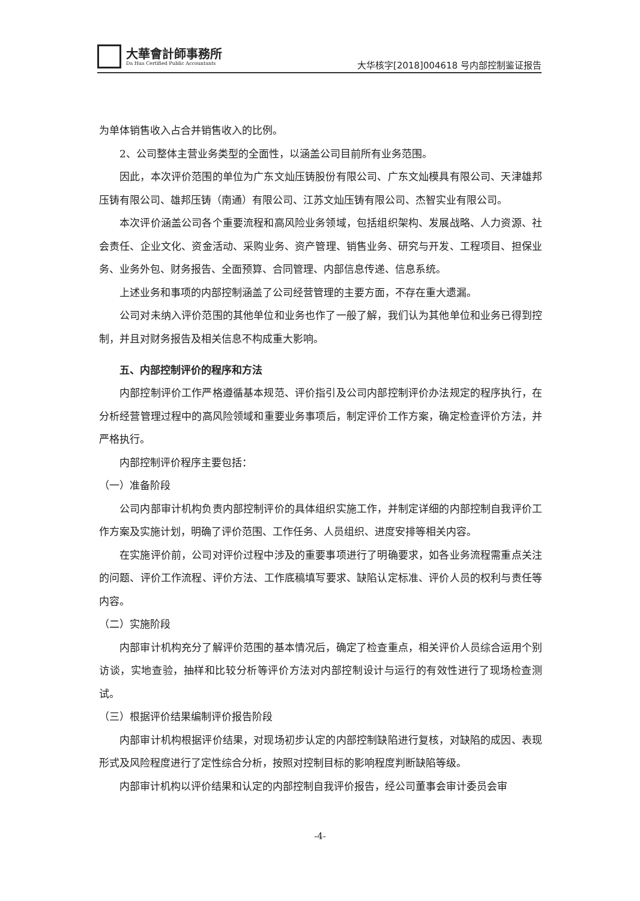大華會計師事務所
Da Hua Certified Public Accountants
大华核字[2018]004618 号内部控制鉴证报告
为单体销售收入占合并销售收入的比例。
2、公司整体主营业务类型的全面性，以涵盖公司目前所有业务范围。
因此，本次评价范围的单位为广东文灿压铸股份有限公司、广东文灿模具有限公司、天津雄邦压铸有限公司、雄邦压铸（南通）有限公司、江苏文灿压铸有限公司、杰智实业有限公司。
本次评价涵盖公司各个重要流程和高风险业务领域，包括组织架构、发展战略、人力资源、社会责任、企业文化、资金活动、采购业务、资产管理、销售业务、研究与开发、工程项目、担保业务、业务外包、财务报告、全面预算、合同管理、内部信息传递、信息系统。
上述业务和事项的内部控制涵盖了公司经营管理的主要方面，不存在重大遗漏。
公司对未纳入评价范围的其他单位和业务也作了一般了解，我们认为其他单位和业务已得到控制，并且对财务报告及相关信息不构成重大影响。
五、内部控制评价的程序和方法
内部控制评价工作严格遵循基本规范、评价指引及公司内部控制评价办法规定的程序执行，在分析经营管理过程中的高风险领域和重要业务事项后，制定评价工作方案，确定检查评价方法，并严格执行。
内部控制评价程序主要包括：
（一）准备阶段
公司内部审计机构负责内部控制评价的具体组织实施工作，并制定详细的内部控制自我评价工作方案及实施计划，明确了评价范围、工作任务、人员组织、进度安排等相关内容。
在实施评价前，公司对评价过程中涉及的重要事项进行了明确要求，如各业务流程需重点关注的问题、评价工作流程、评价方法、工作底稿填写要求、缺陷认定标准、评价人员的权利与责任等内容。
（二）实施阶段
内部审计机构充分了解评价范围的基本情况后，确定了检查重点，相关评价人员综合运用个别访谈，实地查验，抽样和比较分析等评价方法对内部控制设计与运行的有效性进行了现场检查测试。
（三）根据评价结果编制评价报告阶段
内部审计机构根据评价结果，对现场初步认定的内部控制缺陷进行复核，对缺陷的成因、表现形式及风险程度进行了定性综合分析，按照对控制目标的影响程度判断缺陷等级。
内部审计机构以评价结果和认定的内部控制自我评价报告，经公司董事会审计委员会审
-4-